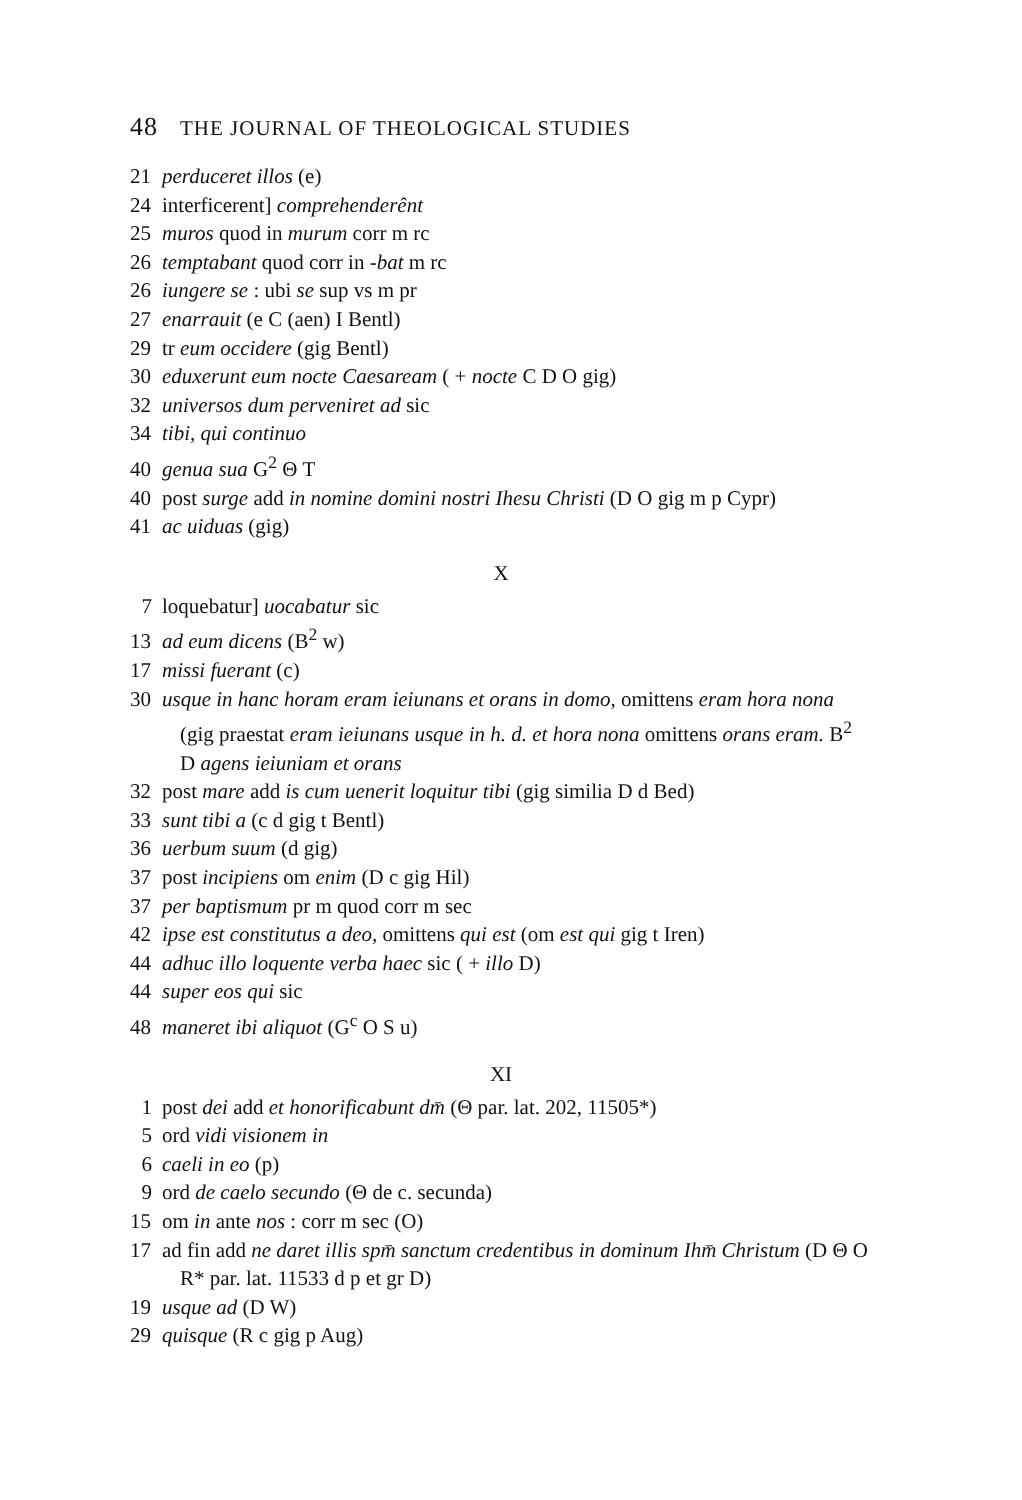48 THE JOURNAL OF THEOLOGICAL STUDIES
21 perduceret illos (e)
24 interficerent] comprehenderênt
25 muros quod in murum corr m rc
26 temptabant quod corr in -bat m rc
26 iungere se : ubi se sup vs m pr
27 enarrauit (e C (aen) I Bentl)
29 tr eum occidere (gig Bentl)
30 eduxerunt eum nocte Caesaream ( + nocte C D O gig)
32 universos dum perveniret ad sic
34 tibi, qui continuo
40 genua sua G<sup>2</sup> Θ T
40 post surge add in nomine domini nostri Ihesu Christi (D O gig m p Cypr)
41 ac uiduas (gig)
X
7 loquebatur] uocabatur sic
13 ad eum dicens (B<sup>2</sup> w)
17 missi fuerant (c)
30 usque in hanc horam eram ieiunans et orans in domo, omittens eram hora nona (gig praestat eram ieiunans usque in h. d. et hora nona omittens orans eram. B<sup>2</sup> D agens ieiuniam et orans
32 post mare add is cum uenerit loquitur tibi (gig similia D d Bed)
33 sunt tibi a (c d gig t Bentl)
36 uerbum suum (d gig)
37 post incipiens om enim (D c gig Hil)
37 per baptismum pr m quod corr m sec
42 ipse est constitutus a deo, omittens qui est (om est qui gig t Iren)
44 adhuc illo loquente verba haec sic ( + illo D)
44 super eos qui sic
48 maneret ibi aliquot (G<sup>c</sup> O S u)
XI
1 post dei add et honorificabunt dm̄ (Θ par. lat. 202, 11505*)
5 ord vidi visionem in
6 caeli in eo (p)
9 ord de caelo secundo (Θ de c. secunda)
15 om in ante nos : corr m sec (O)
17 ad fin add ne daret illis spm̄ sanctum credentibus in dominum Ihm̄ Christum (D Θ O R* par. lat. 11533 d p et gr D)
19 usque ad (D W)
29 quisque (R c gig p Aug)